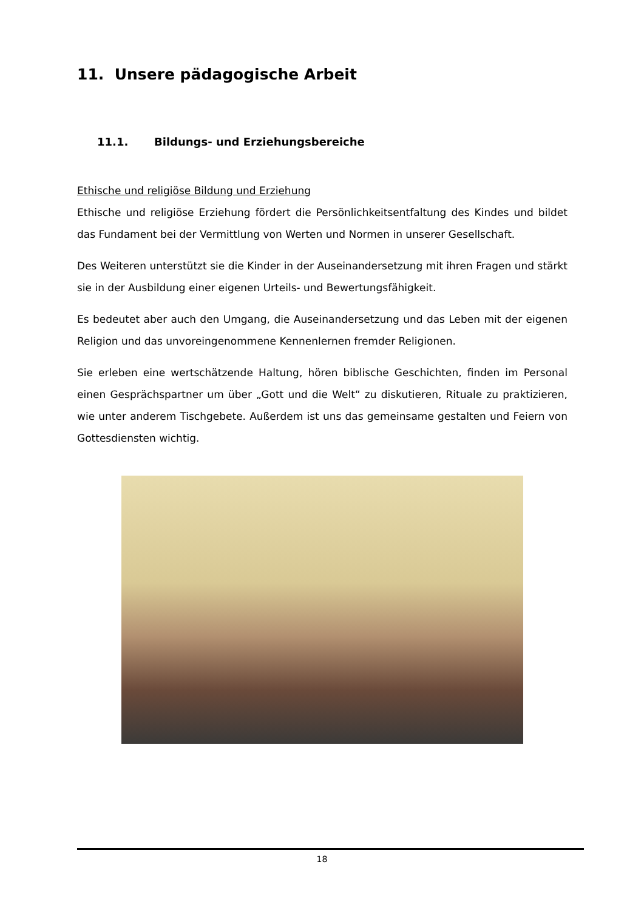11. Unsere pädagogische Arbeit
11.1. Bildungs- und Erziehungsbereiche
Ethische und religiöse Bildung und Erziehung
Ethische und religiöse Erziehung fördert die Persönlichkeitsentfaltung des Kindes und bildet das Fundament bei der Vermittlung von Werten und Normen in unserer Gesellschaft.
Des Weiteren unterstützt sie die Kinder in der Auseinandersetzung mit ihren Fragen und stärkt sie in der Ausbildung einer eigenen Urteils- und Bewertungsfähigkeit.
Es bedeutet aber auch den Umgang, die Auseinandersetzung und das Leben mit der eigenen Religion und das unvoreingenommene Kennenlernen fremder Religionen.
Sie erleben eine wertschätzende Haltung, hören biblische Geschichten, finden im Personal einen Gesprächspartner um über „Gott und die Welt“ zu diskutieren, Rituale zu praktizieren, wie unter anderem Tischgebete. Außerdem ist uns das gemeinsame gestalten und Feiern von Gottesdiensten wichtig.
18